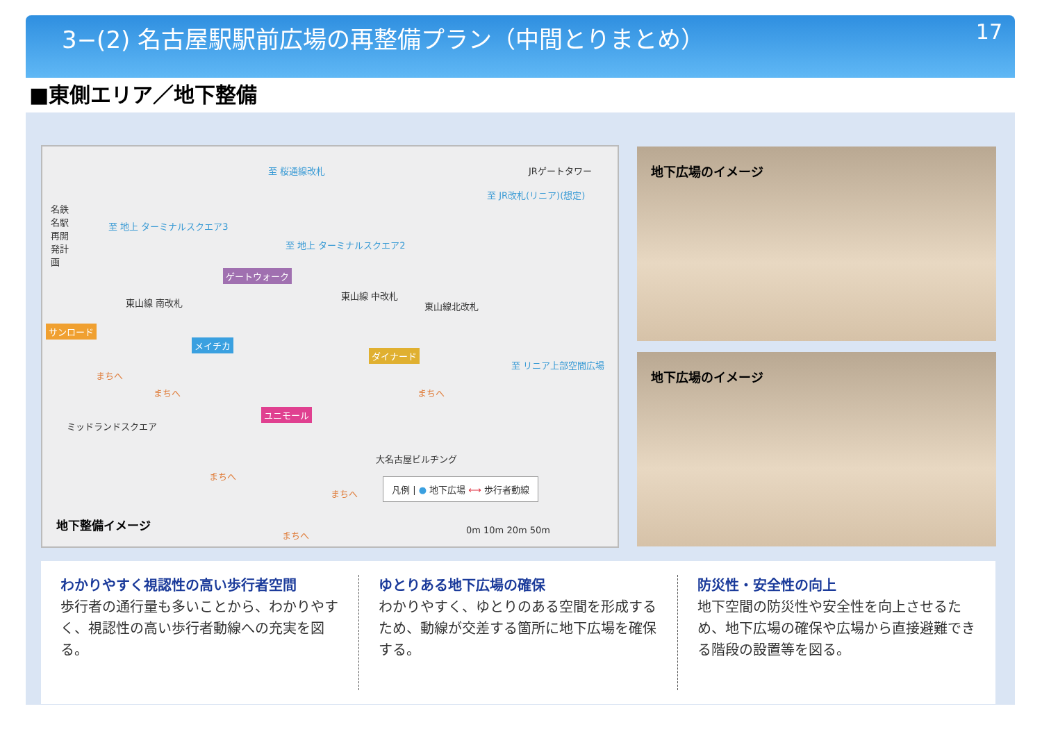3−(2) 名古屋駅駅前広場の再整備プラン（中間とりまとめ）
17
■東側エリア／地下整備
至 桜通線改札 JRゲートタワー
至 JR改札(リニア)(想定)
名鉄名駅再開発計画
至 地上 ターミナルスクエア3
至 地上 ターミナルスクエア2
ゲートウォーク
東山線 中改札
東山線北改札 東山線 南改札
サンロード
メイチカ
ダイナード
至 リニア上部空間広場
まちへ
まちへ まちへ
ユニモール
ミッドランドスクエア
大名古屋ビルヂング
まちへ
まちへ
まちへ
凡例 | ● 地下広場 ⟷ 歩行者動線
0m 10m 20m 50m
地下整備イメージ
地下広場のイメージ
地下広場のイメージ
わかりやすく視認性の高い歩行者空間
歩行者の通行量も多いことから、わかりやすく、視認性の高い歩行者動線への充実を図る。
ゆとりある地下広場の確保
わかりやすく、ゆとりのある空間を形成するため、動線が交差する箇所に地下広場を確保する。
防災性・安全性の向上
地下空間の防災性や安全性を向上させるため、地下広場の確保や広場から直接避難できる階段の設置等を図る。